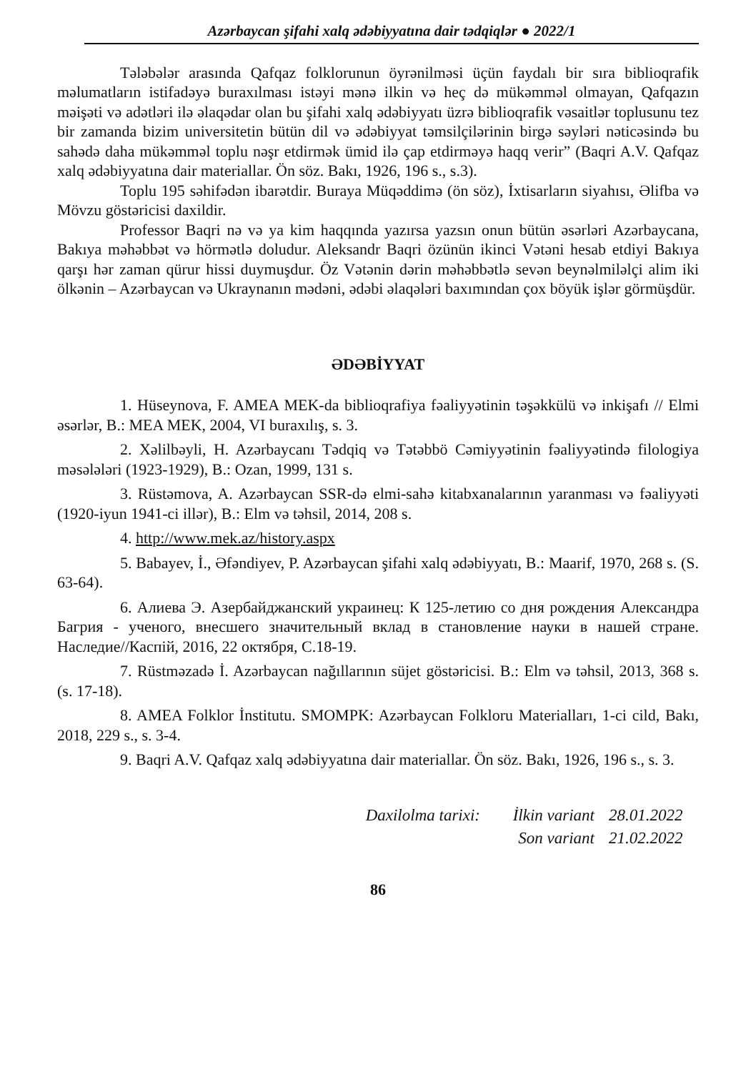Azərbaycan şifahi xalq ədəbiyyatına dair tədqiqlər ● 2022/1
Tələbələr arasında Qafqaz folklorunun öyrənilməsi üçün faydalı bir sıra biblioqrafik məlumatların istifadəyə buraxılması istəyi mənə ilkin və heç də mükəmməl olmayan, Qafqazın məişəti və adətləri ilə əlaqədar olan bu şifahi xalq ədəbiyyatı üzrə biblioqrafik vəsaitlər toplusunu tez bir zamanda bizim universitetin bütün dil və ədəbiyyat təmsilçilərinin birgə səyləri nəticəsində bu sahədə daha mükəmməl toplu nəşr etdirmək ümid ilə çap etdirməyə haqq verir” (Baqri A.V. Qafqaz xalq ədəbiyyatına dair materiallar. Ön söz. Bakı, 1926, 196 s., s.3).
Toplu 195 səhifədən ibarətdir. Buraya Müqəddimə (ön söz), İxtisarların siyahısı, Əlifba və Mövzu göstəricisi daxildir.
Professor Baqri nə və ya kim haqqında yazırsa yazsın onun bütün əsərləri Azərbaycana, Bakıya məhəbbət və hörmətlə doludur. Aleksandr Baqri özünün ikinci Vətəni hesab etdiyi Bakıya qarşı hər zaman qürur hissi duymuşdur. Öz Vətənin dərin məhəbbətlə sevən beynəlmiləlçi alim iki ölkənin – Azərbaycan və Ukraynanın mədəni, ədəbi əlaqələri baxımından çox böyük işlər görmüşdür.
ƏDƏBİYYAT
1. Hüseynova, F. AMEA MEK-da biblioqrafiya fəaliyyətinin təşəkkülü və inkişafı // Elmi əsərlər, B.: MEA MEK, 2004, VI buraxılış, s. 3.
2. Xəlilbəyli, H. Azərbaycanı Tədqiq və Tətəbbö Cəmiyyətinin fəaliyyətində filologiya məsələləri (1923-1929), B.: Ozan, 1999, 131 s.
3. Rüstəmova, A. Azərbaycan SSR-də elmi-sahə kitabxanalarının yaranması və fəaliyyəti (1920-iyun 1941-ci illər), B.: Elm və təhsil, 2014, 208 s.
4. http://www.mek.az/history.aspx
5. Babayev, İ., Əfəndiyev, P. Azərbaycan şifahi xalq ədəbiyyatı, B.: Maarif, 1970, 268 s. (S. 63-64).
6. Алиева Э. Азербайджанский украинец: К 125-летию со дня рождения Александра Багрия - ученого, внесшего значительный вклад в становление науки в нашей стране. Наследие//Каспiй, 2016, 22 октября, С.18-19.
7. Rüstməzadə İ. Azərbaycan nağıllarının süjet göstəricisi. B.: Elm və təhsil, 2013, 368 s. (s. 17-18).
8. AMEA Folklor İnstitutu. SMOMPK: Azərbaycan Folkloru Materialları, 1-ci cild, Bakı, 2018, 229 s., s. 3-4.
9. Baqri A.V. Qafqaz xalq ədəbiyyatına dair materiallar. Ön söz. Bakı, 1926, 196 s., s. 3.
Daxilolma tarixi: İlkin variant 28.01.2022
Son variant 21.02.2022
86